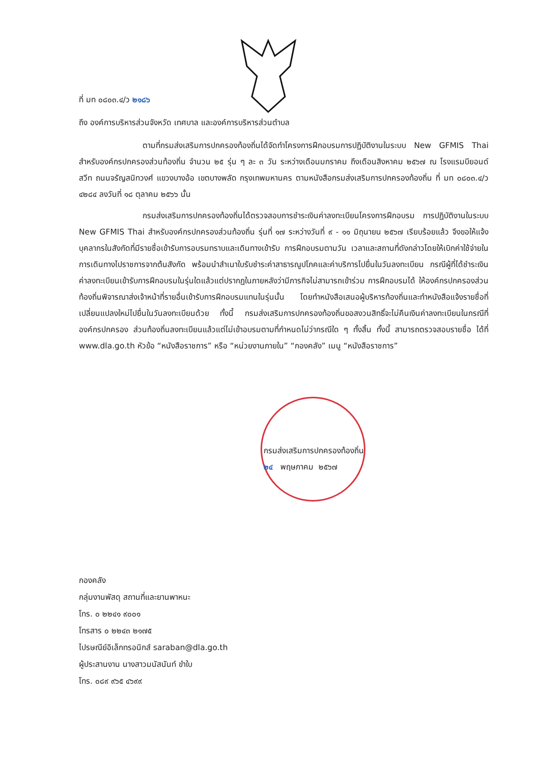ที่ มท ๐๘๐๓.๔/ว ๒๑๘๖
ถึง องค์การบริหารส่วนจังหวัด เทศบาล และองค์การบริหารส่วนตำบล
ตามที่กรมส่งเสริมการปกครองท้องถิ่นได้จัดทำโครงการฝึกอบรมการปฏิบัติงานในระบบ New GFMIS Thai สำหรับองค์กรปกครองส่วนท้องถิ่น จำนวน ๒๕ รุ่น ๆ ละ ๓ วัน ระหว่างเดือนมกราคม ถึงเดือนสิงหาคม ๒๕๖๗ ณ โรงแรมบียอนด์ สวีท ถนนจรัญสนิทวงศ์ แขวงบางอ้อ เขตบางพลัด กรุงเทพมหานคร ตามหนังสือกรมส่งเสริมการปกครองท้องถิ่น ที่ มท ๐๘๐๓.๔/ว ๔๒๘๔ ลงวันที่ ๑๘ ตุลาคม ๒๕๖๖ นั้น
กรมส่งเสริมการปกครองท้องถิ่นได้ตรวจสอบการชำระเงินค่าลงทะเบียนโครงการฝึกอบรม การปฏิบัติงานในระบบ New GFMIS Thai สำหรับองค์กรปกครองส่วนท้องถิ่น รุ่นที่ ๑๗ ระหว่างวันที่ ๙ - ๑๑ มิถุนายน ๒๕๖๗ เรียบร้อยแล้ว จึงขอให้แจ้งบุคลากรในสังกัดที่มีรายชื่อเข้ารับการอบรมทราบและเดินทางเข้ารับ การฝึกอบรมตามวัน เวลาและสถานที่ดังกล่าวโดยให้เบิกค่าใช้จ่ายในการเดินทางไปราชการจากต้นสังกัด พร้อมนำสำเนาใบรับชำระค่าสาธารณูปโภคและค่าบริการไปยื่นในวันลงทะเบียน กรณีผู้ที่ได้ชำระเงิน ค่าลงทะเบียนเข้ารับการฝึกอบรมในรุ่นใดแล้วแต่ปรากฏในภายหลังว่ามีภารกิจไม่สามารถเข้าร่วม การฝึกอบรมได้ ให้องค์กรปกครองส่วนท้องถิ่นพิจารณาส่งเจ้าหน้าที่รายอื่นเข้ารับการฝึกอบรมแทนในรุ่นนั้น โดยทำหนังสือเสนอผู้บริหารท้องถิ่นและทำหนังสือแจ้งรายชื่อที่เปลี่ยนแปลงใหม่ไปยื่นในวันลงทะเบียนด้วย ทั้งนี้ กรมส่งเสริมการปกครองท้องถิ่นขอสงวนสิทธิ์จะไม่คืนเงินค่าลงทะเบียนในกรณีที่องค์กรปกครอง ส่วนท้องถิ่นลงทะเบียนแล้วแต่ไม่เข้าอบรมตามที่กำหนดไม่ว่ากรณีใด ๆ ทั้งสิ้น ทั้งนี้ สามารถตรวจสอบรายชื่อ ได้ที่ www.dla.go.th หัวข้อ “หนังสือราชการ” หรือ “หน่วยงานภายใน” “กองคลัง” เมนู “หนังสือราชการ”
กรมส่งเสริมการปกครองท้องถิ่น
๒๔ พฤษภาคม ๒๕๖๗
กองคลัง
กลุ่มงานพัสดุ สถานที่และยานพาหนะ
โทร. ๐ ๒๒๔๑ ๙๐๐๑
โทรสาร ๐ ๒๒๔๓ ๒๑๗๕
ไปรษณีย์อิเล็กทรอนิกส์ saraban@dla.go.th
ผู้ประสานงาน นางสาวมนัสนันท์ ขำใบ
โทร. ๐๘๙ ๙๖๕ ๔๖๙๙